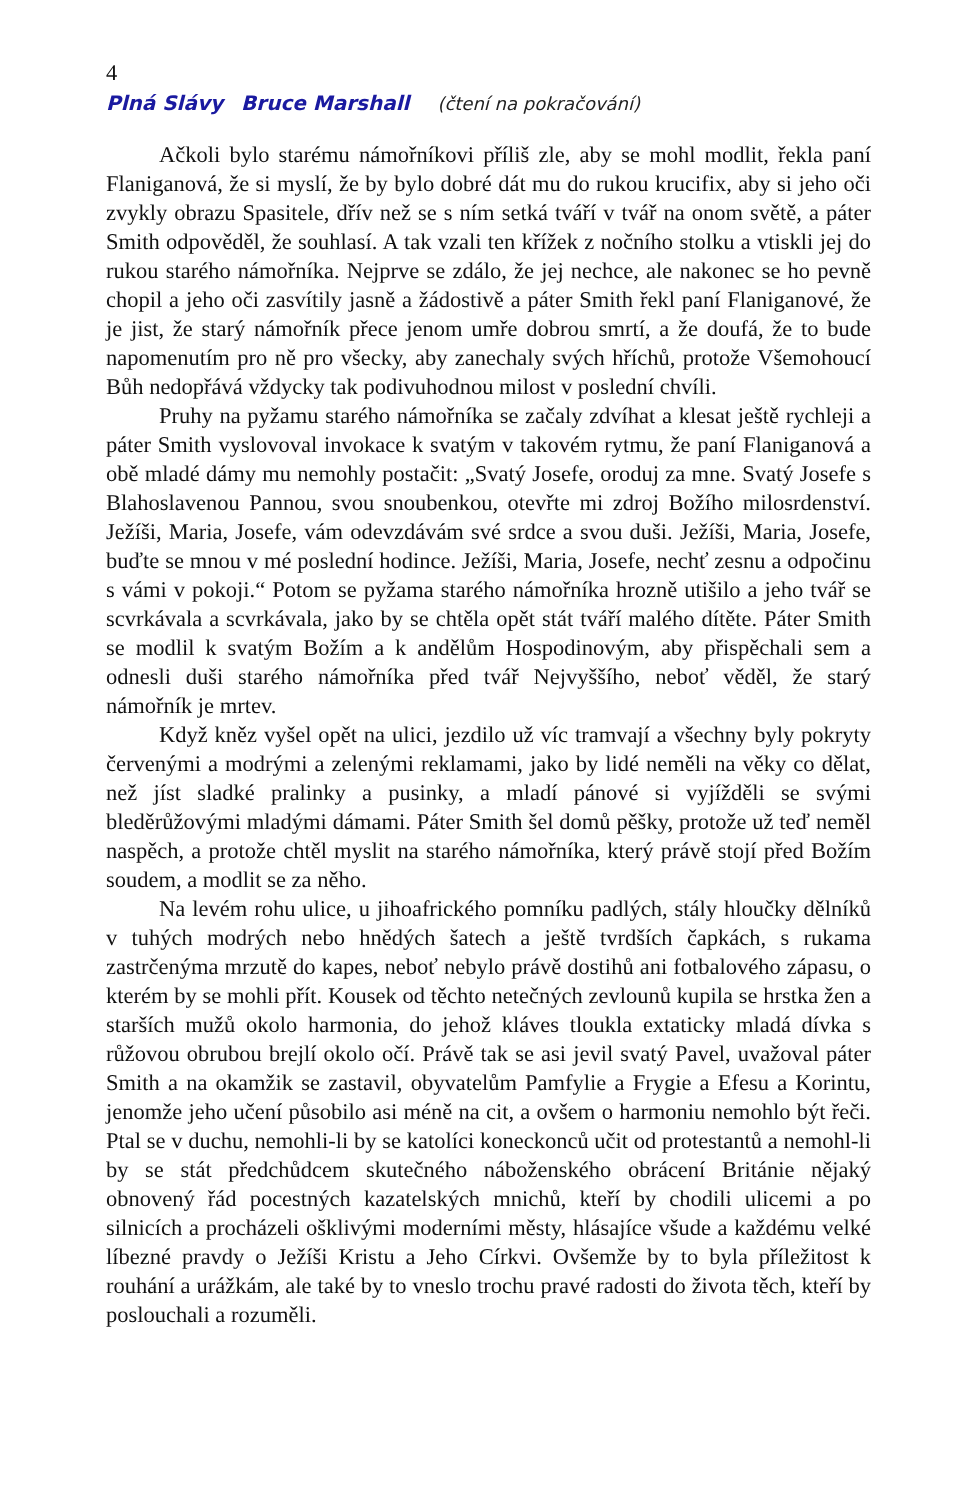4
Plná Slávy Bruce Marshall (čtení na pokračování)
Ačkoli bylo starému námořníkovi příliš zle, aby se mohl modlit, řekla paní Flaniganová, že si myslí, že by bylo dobré dát mu do rukou krucifix, aby si jeho oči zvykly obrazu Spasitele, dřív než se s ním setká tváří v tvář na onom světě, a páter Smith odpověděl, že souhlasí. A tak vzali ten křížek z nočního stolku a vtiskli jej do rukou starého námořníka. Nejprve se zdálo, že jej nechce, ale nakonec se ho pevně chopil a jeho oči zasvítily jasně a žádostivě a páter Smith řekl paní Flaniganové, že je jist, že starý námořník přece jenom umře dobrou smrtí, a že doufá, že to bude napomenutím pro ně pro všecky, aby zanechaly svých hříchů, protože Všemohoucí Bůh nedopřává vždycky tak podivuhodnou milost v poslední chvíli.
Pruhy na pyžamu starého námořníka se začaly zdvíhat a klesat ještě rychleji a páter Smith vyslovoval invokace k svatým v takovém rytmu, že paní Flaniganová a obě mladé dámy mu nemohly postačit: „Svatý Josefe, oroduj za mne. Svatý Josefe s Blahoslavenou Pannou, svou snoubenkou, otevřte mi zdroj Božího milosrdenství. Ježíši, Maria, Josefe, vám odevzdávám své srdce a svou duši. Ježíši, Maria, Josefe, buďte se mnou v mé poslední hodince. Ježíši, Maria, Josefe, nechť zesnu a odpočinu s vámi v pokoji.“ Potom se pyžama starého námořníka hrozně utišilo a jeho tvář se scvrkávala a scvrkávala, jako by se chtěla opět stát tváří malého dítěte. Páter Smith se modlil k svatým Božím a k andělům Hospodinovým, aby přispěchali sem a odnesli duši starého námořníka před tvář Nejvyššího, neboť věděl, že starý námořník je mrtev.
Když kněz vyšel opět na ulici, jezdilo už víc tramvají a všechny byly pokryty červenými a modrými a zelenými reklamami, jako by lidé neměli na věky co dělat, než jíst sladké pralinky a pusinky, a mladí pánové si vyjížděli se svými bleděrůžovými mladými dámami. Páter Smith šel domů pěšky, protože už teď neměl naspěch, a protože chtěl myslit na starého námořníka, který právě stojí před Božím soudem, a modlit se za něho.
Na levém rohu ulice, u jihoafrického pomníku padlých, stály hloučky dělníků v tuhých modrých nebo hnědých šatech a ještě tvrdších čapkách, s rukama zastrčenýma mrzutě do kapes, neboť nebylo právě dostihů ani fotbalového zápasu, o kterém by se mohli přít. Kousek od těchto netečných zevlounů kupila se hrstka žen a starších mužů okolo harmonia, do jehož kláves tloukla extaticky mladá dívka s růžovou obrubou brejlí okolo očí. Právě tak se asi jevil svatý Pavel, uvažoval páter Smith a na okamžik se zastavil, obyvatelům Pamfylie a Frygie a Efesu a Korintu, jenomže jeho učení působilo asi méně na cit, a ovšem o harmoniu nemohlo být řeči. Ptal se v duchu, nemohli-li by se katolíci koneckonců učit od protestantů a nemohl-li by se stát předchůdcem skutečného náboženského obrácení Británie nějaký obnovený řád pocestných kazatelských mnichů, kteří by chodili ulicemi a po silnicích a procházeli ošklivými moderními městy, hlásajíce všude a každému velké líbezné pravdy o Ježíši Kristu a Jeho Církvi. Ovšemže by to byla příležitost k rouhání a urážkám, ale také by to vneslo trochu pravé radosti do života těch, kteří by poslouchali a rozuměli.